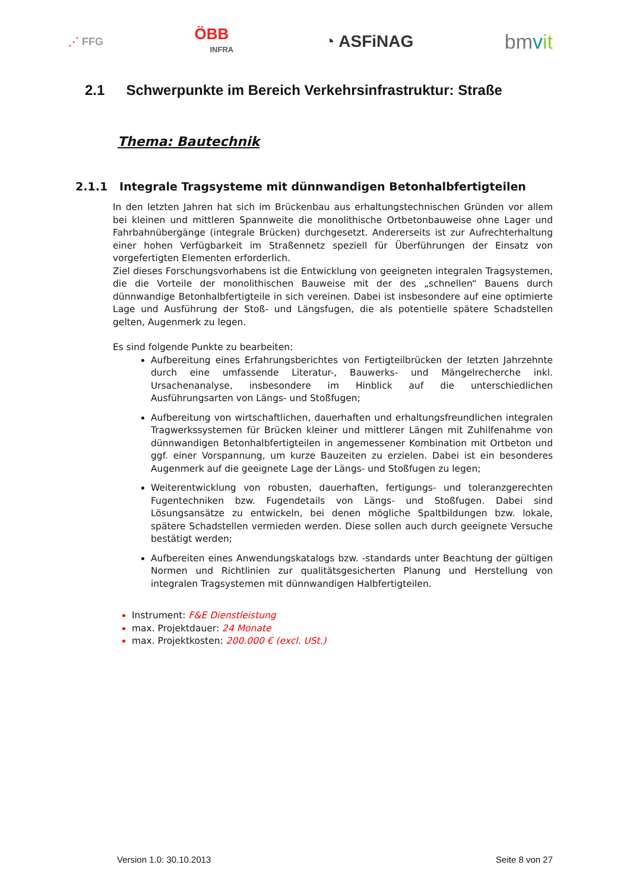⋰ FFG
ÖBB
INFRA
◔ ASFiNAG
bmvit
2.1 Schwerpunkte im Bereich Verkehrsinfrastruktur: Straße
Thema: Bautechnik
2.1.1 Integrale Tragsysteme mit dünnwandigen Betonhalbfertigteilen
In den letzten Jahren hat sich im Brückenbau aus erhaltungstechnischen Gründen vor allem bei kleinen und mittleren Spannweite die monolithische Ortbetonbauweise ohne Lager und Fahrbahnübergänge (integrale Brücken) durchgesetzt. Andererseits ist zur Aufrechterhaltung einer hohen Verfügbarkeit im Straßennetz speziell für Überführungen der Einsatz von vorgefertigten Elementen erforderlich.
Ziel dieses Forschungsvorhabens ist die Entwicklung von geeigneten integralen Tragsystemen, die die Vorteile der monolithischen Bauweise mit der des „schnellen“ Bauens durch dünnwandige Betonhalbfertigteile in sich vereinen. Dabei ist insbesondere auf eine optimierte Lage und Ausführung der Stoß- und Längsfugen, die als potentielle spätere Schadstellen gelten, Augenmerk zu legen.
Es sind folgende Punkte zu bearbeiten:
Aufbereitung eines Erfahrungsberichtes von Fertigteilbrücken der letzten Jahrzehnte durch eine umfassende Literatur-, Bauwerks- und Mängelrecherche inkl. Ursachenanalyse, insbesondere im Hinblick auf die unterschiedlichen Ausführungsarten von Längs- und Stoßfugen;
Aufbereitung von wirtschaftlichen, dauerhaften und erhaltungsfreundlichen integralen Tragwerkssystemen für Brücken kleiner und mittlerer Längen mit Zuhilfenahme von dünnwandigen Betonhalbfertigteilen in angemessener Kombination mit Ortbeton und ggf. einer Vorspannung, um kurze Bauzeiten zu erzielen. Dabei ist ein besonderes Augenmerk auf die geeignete Lage der Längs- und Stoßfugen zu legen;
Weiterentwicklung von robusten, dauerhaften, fertigungs- und toleranzgerechten Fugentechniken bzw. Fugendetails von Längs- und Stoßfugen. Dabei sind Lösungsansätze zu entwickeln, bei denen mögliche Spaltbildungen bzw. lokale, spätere Schadstellen vermieden werden. Diese sollen auch durch geeignete Versuche bestätigt werden;
Aufbereiten eines Anwendungskatalogs bzw. -standards unter Beachtung der gültigen Normen und Richtlinien zur qualitätsgesicherten Planung und Herstellung von integralen Tragsystemen mit dünnwandigen Halbfertigteilen.
Instrument: F&E Dienstleistung
max. Projektdauer: 24 Monate
max. Projektkosten: 200.000 € (excl. USt.)
Version 1.0: 30.10.2013 Seite 8 von 27